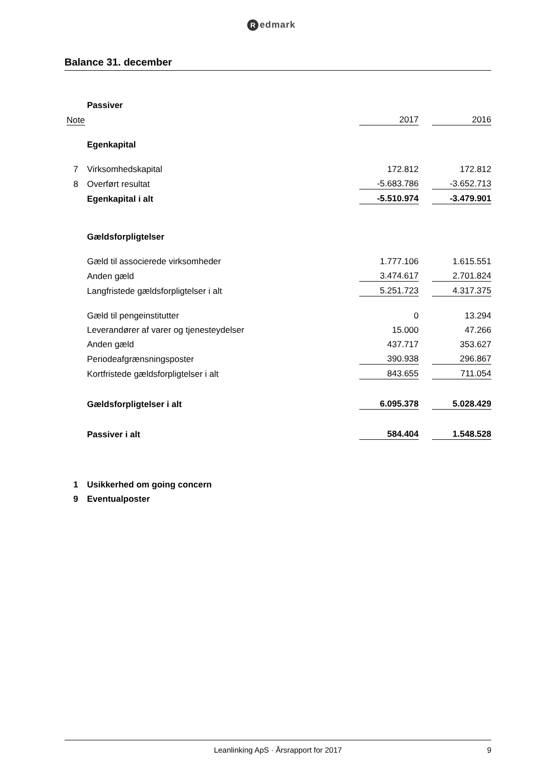Redmark
Balance 31. december
| | Passiver | | | |
| Note | | 2017 | | 2016 |
| | Egenkapital | | | |
| 7 | Virksomhedskapital | 172.812 | | 172.812 |
| 8 | Overført resultat | -5.683.786 | | -3.652.713 |
| | Egenkapital i alt | -5.510.974 | | -3.479.901 |
| | Gældsforpligtelser | | | |
| | Gæld til associerede virksomheder | 1.777.106 | | 1.615.551 |
| | Anden gæld | 3.474.617 | | 2.701.824 |
| | Langfristede gældsforpligtelser i alt | 5.251.723 | | 4.317.375 |
| | Gæld til pengeinstitutter | 0 | | 13.294 |
| | Leverandører af varer og tjenesteydelser | 15.000 | | 47.266 |
| | Anden gæld | 437.717 | | 353.627 |
| | Periodeafgrænsningsposter | 390.938 | | 296.867 |
| | Kortfristede gældsforpligtelser i alt | 843.655 | | 711.054 |
| | Gældsforpligtelser i alt | 6.095.378 | | 5.028.429 |
| | Passiver i alt | 584.404 | | 1.548.528 |
| 1 | Usikkerhed om going concern | | | |
| 9 | Eventualposter | | | |
Leanlinking ApS · Årsrapport for 2017 9